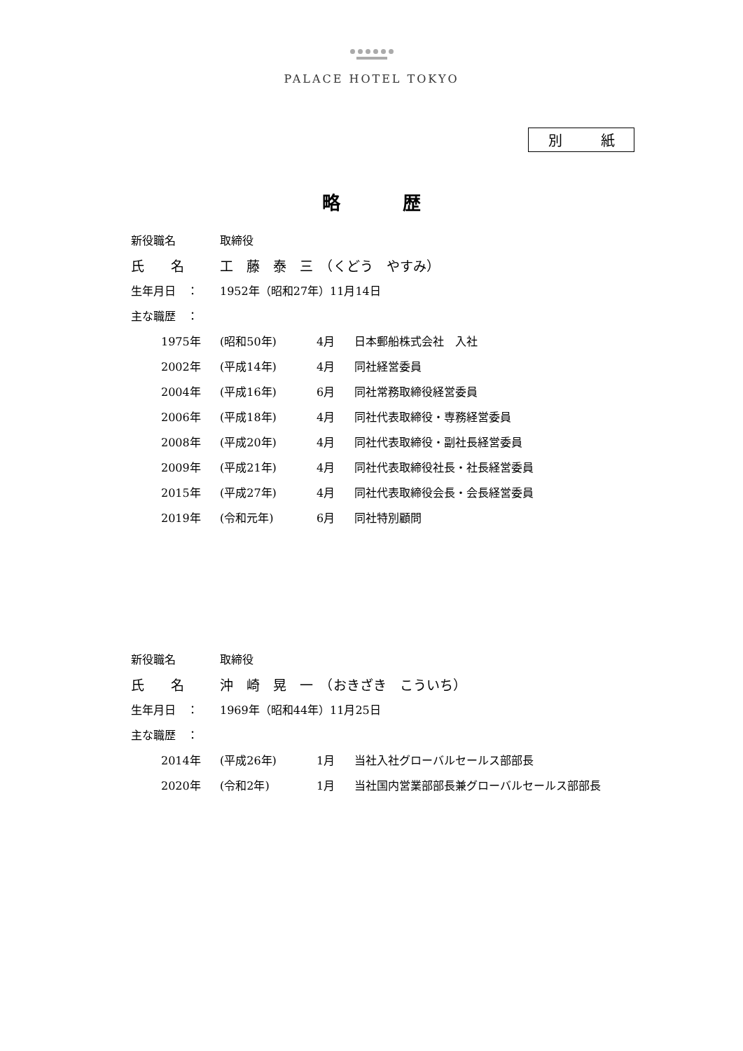PALACE HOTEL TOKYO
別 紙
略 歴
新役職名 取締役
氏　　名 工　藤　泰　三　（くどう　やすみ）
生年月日　： 1952年（昭和27年）11月14日
主な職歴　：
1975年 (昭和50年) 4月 日本郵船株式会社　入社
2002年 (平成14年) 4月 同社経営委員
2004年 (平成16年) 6月 同社常務取締役経営委員
2006年 (平成18年) 4月 同社代表取締役・専務経営委員
2008年 (平成20年) 4月 同社代表取締役・副社長経営委員
2009年 (平成21年) 4月 同社代表取締役社長・社長経営委員
2015年 (平成27年) 4月 同社代表取締役会長・会長経営委員
2019年 (令和元年) 6月 同社特別顧問
新役職名 取締役
氏　　名 沖　崎　晃　一　（おきざき　こういち）
生年月日　： 1969年（昭和44年）11月25日
主な職歴　：
2014年 (平成26年) 1月 当社入社グローバルセールス部部長
2020年 (令和2年) 1月 当社国内営業部部長兼グローバルセールス部部長